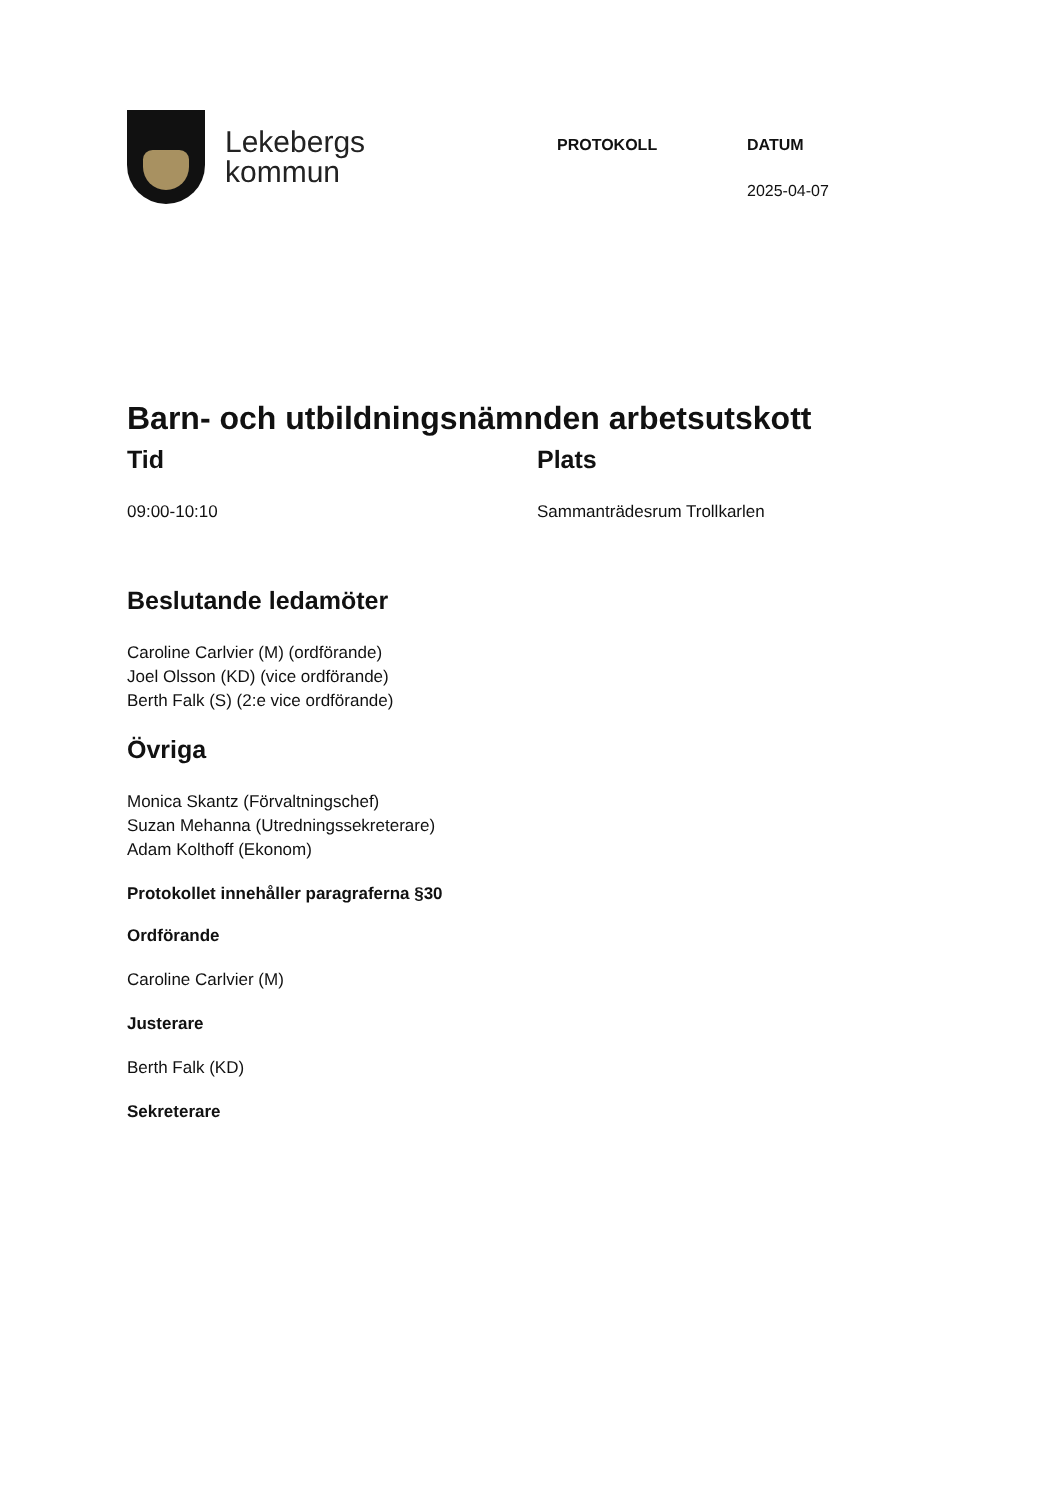Lekebergs
kommun
PROTOKOLL DATUM
2025-04-07
Barn- och utbildningsnämnden arbetsutskott
Tid
09:00-10:10
Plats
Sammanträdesrum Trollkarlen
Beslutande ledamöter
Caroline Carlvier (M) (ordförande)
Joel Olsson (KD) (vice ordförande)
Berth Falk (S) (2:e vice ordförande)
Övriga
Monica Skantz (Förvaltningschef)
Suzan Mehanna (Utredningssekreterare)
Adam Kolthoff (Ekonom)
Protokollet innehåller paragraferna §30
Ordförande
Caroline Carlvier (M)
Justerare
Berth Falk (KD)
Sekreterare